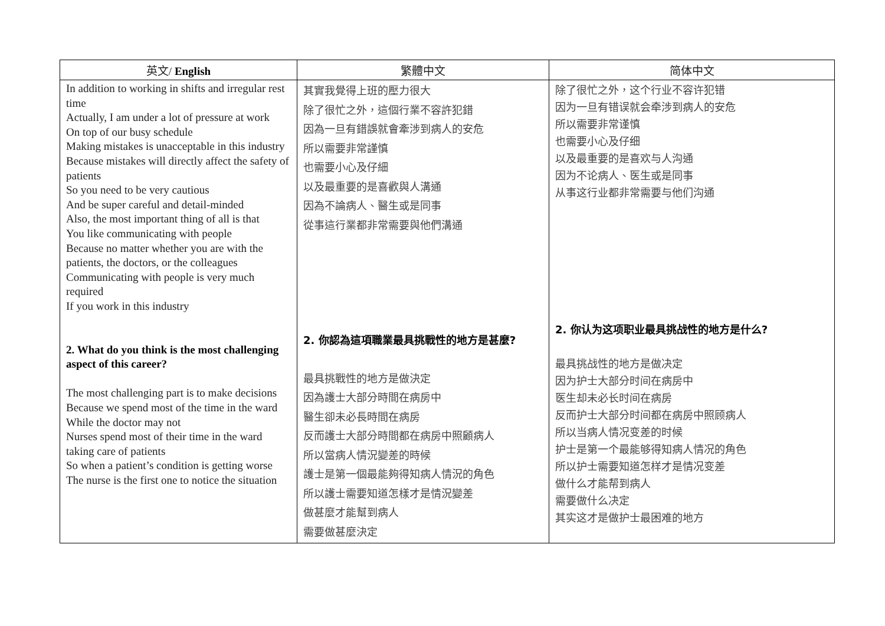| 英文/ English | 繁體中文 | 简体中文 |
| --- | --- | --- |
| In addition to working in shifts and irregular rest time Actually, I am under a lot of pressure at work On top of our busy schedule Making mistakes is unacceptable in this industry Because mistakes will directly affect the safety of patients So you need to be very cautious And be super careful and detail-minded Also, the most important thing of all is that You like communicating with people Because no matter whether you are with the patients, the doctors, or the colleagues Communicating with people is very much required If you work in this industry 2. What do you think is the most challenging aspect of this career? The most challenging part is to make decisions Because we spend most of the time in the ward While the doctor may not Nurses spend most of their time in the ward taking care of patients So when a patient’s condition is getting worse The nurse is the first one to notice the situation | 其實我覺得上班的壓力很大 除了很忙之外，這個行業不容許犯錯 因為一旦有錯誤就會牽涉到病人的安危 所以需要非常謹慎 也需要小心及仔細 以及最重要的是喜歡與人溝通 因為不論病人、醫生或是同事 從事這行業都非常需要與他們溝通 2. 你認為這項職業最具挑戰性的地方是甚麼? 最具挑戰性的地方是做決定 因為護士大部分時間在病房中 醫生卻未必長時間在病房 反而護士大部分時間都在病房中照顧病人 所以當病人情況變差的時候 護士是第一個最能夠得知病人情況的角色 所以護士需要知道怎樣才是情況變差 做甚麼才能幫到病人 需要做甚麼決定 | 除了很忙之外，这个行业不容许犯错 因为一旦有错误就会牵涉到病人的安危 所以需要非常谨慎 也需要小心及仔细 以及最重要的是喜欢与人沟通 因为不论病人、医生或是同事 从事这行业都非常需要与他们沟通 2. 你认为这项职业最具挑战性的地方是什么? 最具挑战性的地方是做决定 因为护士大部分时间在病房中 医生却未必长时间在病房 反而护士大部分时间都在病房中照顾病人 所以当病人情况变差的时候 护士是第一个最能够得知病人情况的角色 所以护士需要知道怎样才是情况变差 做什么才能帮到病人 需要做什么决定 其实这才是做护士最困难的地方 |